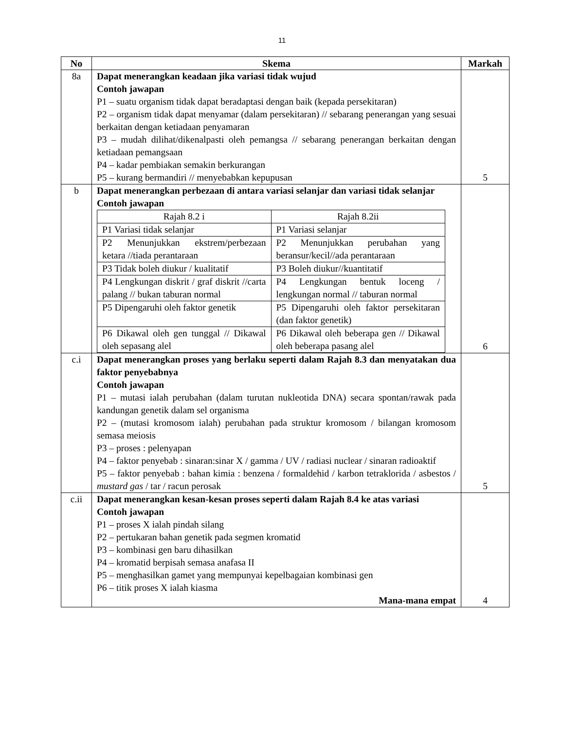11
| No | Skema | Markah |
| --- | --- | --- |
| 8a | Dapat menerangkan keadaan jika variasi tidak wujud Contoh jawapan P1 – suatu organism tidak dapat beradaptasi dengan baik (kepada persekitaran) P2 – organism tidak dapat menyamar (dalam persekitaran) // sebarang penerangan yang sesuai berkaitan dengan ketiadaan penyamaran P3 – mudah dilihat/dikenalpasti oleh pemangsa // sebarang penerangan berkaitan dengan ketiadaan pemangsaan P4 – kadar pembiakan semakin berkurangan P5 – kurang bermandiri // menyebabkan kepupusan | 5 |
| b | Dapat menerangkan perbezaan di antara variasi selanjar dan variasi tidak selanjar Contoh jawapan / Rajah 8.2 i / Rajah 8.2ii / / P1 Variasi tidak selanjar / P1 Variasi selanjar / / P2 Menunjukkan ekstrem/perbezaan ketara //tiada perantaraan / P2 Menunjukkan perubahan yang beransur/kecil//ada perantaraan / / P3 Tidak boleh diukur / kualitatif / P3 Boleh diukur//kuantitatif / / P4 Lengkungan diskrit / graf diskrit //carta palang // bukan taburan normal / P4 Lengkungan bentuk loceng / lengkungan normal // taburan normal / / P5 Dipengaruhi oleh faktor genetik / P5 Dipengaruhi oleh faktor persekitaran (dan faktor genetik) / / P6 Dikawal oleh gen tunggal // Dikawal oleh sepasang alel / P6 Dikawal oleh beberapa gen // Dikawal oleh beberapa pasang alel / | 6 |
| c.i | Dapat menerangkan proses yang berlaku seperti dalam Rajah 8.3 dan menyatakan dua faktor penyebabnya Contoh jawapan P1 – mutasi ialah perubahan (dalam turutan nukleotida DNA) secara spontan/rawak pada kandungan genetik dalam sel organisma P2 – (mutasi kromosom ialah) perubahan pada struktur kromosom / bilangan kromosom semasa meiosis P3 – proses : pelenyapan P4 – faktor penyebab : sinaran:sinar X / gamma / UV / radiasi nuclear / sinaran radioaktif P5 – faktor penyebab : bahan kimia : benzena / formaldehid / karbon tetraklorida / asbestos / mustard gas / tar / racun perosak | 5 |
| c.ii | Dapat menerangkan kesan-kesan proses seperti dalam Rajah 8.4 ke atas variasi Contoh jawapan P1 – proses X ialah pindah silang P2 – pertukaran bahan genetik pada segmen kromatid P3 – kombinasi gen baru dihasilkan P4 – kromatid berpisah semasa anafasa II P5 – menghasilkan gamet yang mempunyai kepelbagaian kombinasi gen P6 – titik proses X ialah kiasma Mana-mana empat | 4 |